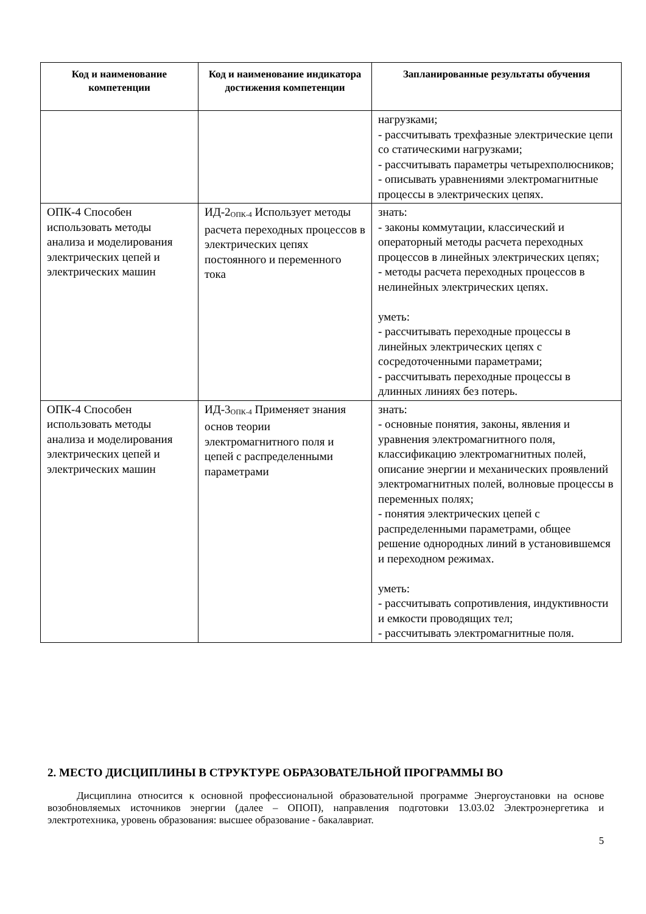| Код и наименование компетенции | Код и наименование индикатора достижения компетенции | Запланированные результаты обучения |
| --- | --- | --- |
| | | нагрузками; - рассчитывать трехфазные электрические цепи со статическими нагрузками; - рассчитывать параметры четырехполюсников; - описывать уравнениями электромагнитные процессы в электрических цепях. |
| ОПК-4 Способен использовать методы анализа и моделирования электрических цепей и электрических машин | ИД-2<sub>ОПК-4</sub> Использует методы расчета переходных процессов в электрических цепях постоянного и переменного тока | знать: - законы коммутации, классический и операторный методы расчета переходных процессов в линейных электрических цепях; - методы расчета переходных процессов в нелинейных электрических цепях. уметь: - рассчитывать переходные процессы в линейных электрических цепях с сосредоточенными параметрами; - рассчитывать переходные процессы в длинных линиях без потерь. |
| ОПК-4 Способен использовать методы анализа и моделирования электрических цепей и электрических машин | ИД-3<sub>ОПК-4</sub> Применяет знания основ теории электромагнитного поля и цепей с распределенными параметрами | знать: - основные понятия, законы, явления и уравнения электромагнитного поля, классификацию электромагнитных полей, описание энергии и механических проявлений электромагнитных полей, волновые процессы в переменных полях; - понятия электрических цепей с распределенными параметрами, общее решение однородных линий в установившемся и переходном режимах. уметь: - рассчитывать сопротивления, индуктивности и емкости проводящих тел; - рассчитывать электромагнитные поля. |
2. МЕСТО ДИСЦИПЛИНЫ В СТРУКТУРЕ ОБРАЗОВАТЕЛЬНОЙ ПРОГРАММЫ ВО
Дисциплина относится к основной профессиональной образовательной программе Энергоустановки на основе возобновляемых источников энергии (далее – ОПОП), направления подготовки 13.03.02 Электроэнергетика и электротехника, уровень образования: высшее образование - бакалавриат.
5